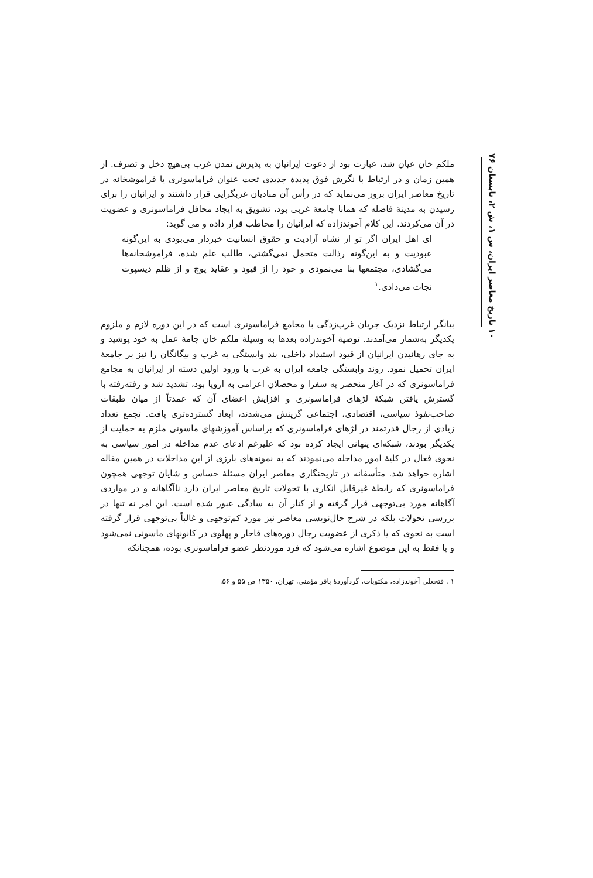۱۰ تاریخ معاصر ایران، س ۱، ش ۲، تابستان ۷۶
ملکم خان عیان شد، عبارت بود از دعوت ایرانیان به پذیرش تمدن غرب بی‌هیچ دخل و تصرف. از همین زمان و در ارتباط با نگرش فوق پدیدهٔ جدیدی تحت عنوان فراماسونری یا فراموشخانه در تاریخ معاصر ایران بروز می‌نماید که در رأس آن منادیان غربگرایی قرار داشتند و ایرانیان را برای رسیدن به مدینهٔ فاضله که همانا جامعهٔ غربی بود، تشویق به ایجاد محافل فراماسونری و عضویت در آن می‌کردند. این کلام آخوندزاده که ایرانیان را مخاطب قرار داده و می گوید:
ای اهل ایران اگر تو از نشاه آزادیت و حقوق انسانیت خبردار می‌بودی به این‌گونه عبودیت و به این‌گونه رذالت متحمل نمی‌گشتی، طالب علم شده، فراموشخانه‌ها می‌گشادی، مجتمعها بنا می‌نمودی و خود را از قیود و عقاید پوچ و از ظلم دیسپوت نجات می‌دادی.<sup>۱</sup>
بیانگر ارتباط نزدیک جریان غرب‌زدگی با مجامع فراماسونری است که در این دوره لازم و ملزوم یکدیگر به‌شمار می‌آمدند. توصیهٔ آخوندزاده بعدها به وسیلهٔ ملکم خان جامهٔ عمل به خود پوشید و به جای رهانیدن ایرانیان از قیود استبداد داخلی، بند وابستگی به غرب و بیگانگان را نیز بر جامعهٔ ایران تحمیل نمود. روند وابستگی جامعه ایران به غرب با ورود اولین دسته از ایرانیان به مجامع فراماسونری که در آغاز منحصر به سفرا و محصلان اعزامی به اروپا بود، تشدید شد و رفته‌رفته با گسترش یافتن شبکهٔ لژهای فراماسونری و افزایش اعضای آن که عمدتاً از میان طبقات صاحب‌نفوذ سیاسی، اقتصادی، اجتماعی گزینش می‌شدند، ابعاد گسترده‌تری یافت. تجمع تعداد زیادی از رجال قدرتمند در لژهای فراماسونری که براساس آموزشهای ماسونی ملزم به حمایت از یکدیگر بودند، شبکه‌ای پنهانی ایجاد کرده بود که علیرغم ادعای عدم مداخله در امور سیاسی به نحوی فعال در کلیهٔ امور مداخله می‌نمودند که به نمونه‌های بارزی از این مداخلات در همین مقاله اشاره خواهد شد. متأسفانه در تاریخنگاری معاصر ایران مسئلهٔ حساس و شایان توجهی همچون فراماسونری که رابطهٔ غیرقابل انکاری با تحولات تاریخ معاصر ایران دارد ناآگاهانه و در مواردی آگاهانه مورد بی‌توجهی قرار گرفته و از کنار آن به سادگی عبور شده است. این امر نه تنها در بررسی تحولات بلکه در شرح حال‌نویسی معاصر نیز مورد کم‌توجهی و غالباً بی‌توجهی قرار گرفته است به نحوی که یا ذکری از عضویت رجال دوره‌های قاجار و پهلوی در کانونهای ماسونی نمی‌شود و یا فقط به این موضوع اشاره می‌شود که فرد موردنظر عضو فراماسونری بوده، همچنانکه
۱ . فتحعلی آخوندزاده، مکتوبات، گردآوردهٔ باقر مؤمنی، تهران، ۱۳۵۰ ص ۵۵ و ۵۶.